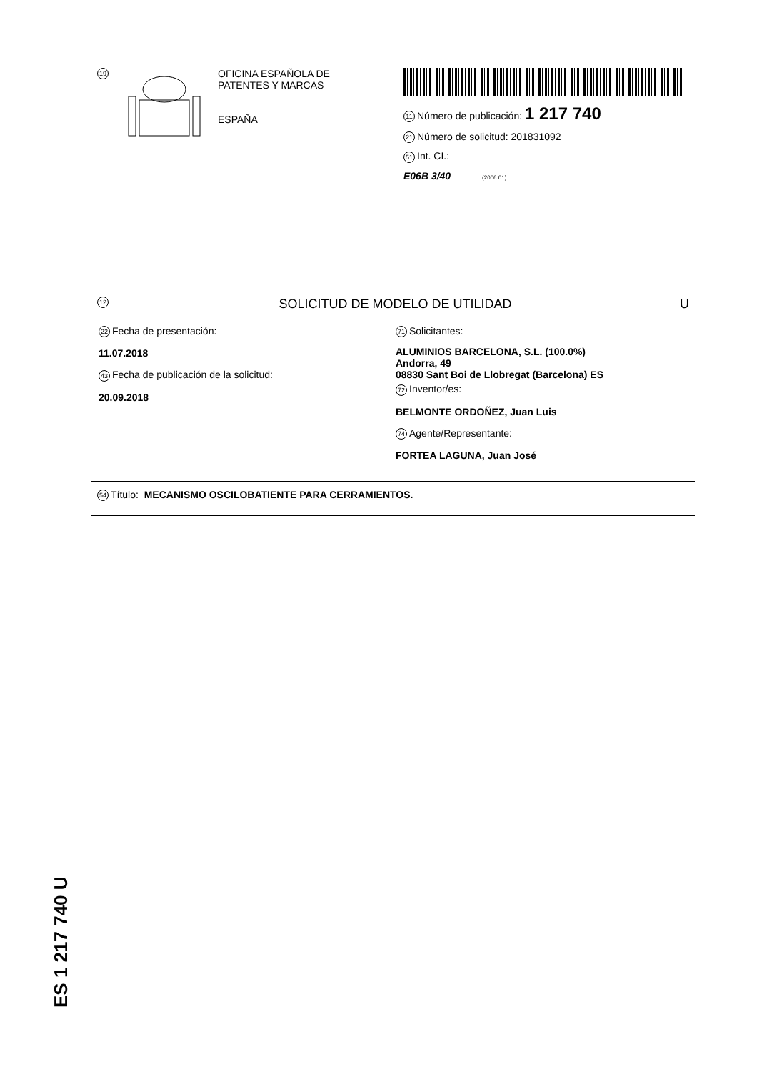19
OFICINA ESPAÑOLA DE
PATENTES Y MARCAS
ESPAÑA
11 Número de publicación: 1 217 740
21 Número de solicitud: 201831092
51 Int. CI.:
E06B 3/40 (2006.01)
12 SOLICITUD DE MODELO DE UTILIDAD U
22 Fecha de presentación:
11.07.2018
43 Fecha de publicación de la solicitud:
20.09.2018
71 Solicitantes:
ALUMINIOS BARCELONA, S.L. (100.0%)
Andorra, 49
08830 Sant Boi de Llobregat (Barcelona) ES
72 Inventor/es:
BELMONTE ORDOÑEZ, Juan Luis
74 Agente/Representante:
FORTEA LAGUNA, Juan José
54 Título: MECANISMO OSCILOBATIENTE PARA CERRAMIENTOS.
ES 1 217 740 U